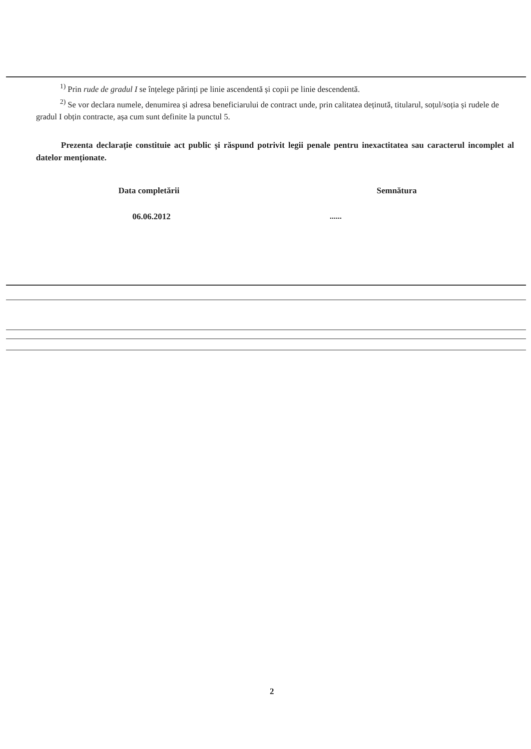<sup>1)</sup> Prin rude de gradul I se înțelege părinți pe linie ascendentă și copii pe linie descendentă.
<sup>2)</sup> Se vor declara numele, denumirea și adresa beneficiarului de contract unde, prin calitatea deținută, titularul, soțul/soția și rudele de gradul I obțin contracte, așa cum sunt definite la punctul 5.
Prezenta declarație constituie act public și răspund potrivit legii penale pentru inexactitatea sau caracterul incomplet al datelor menționate.
Data completării Semnătura
06.06.2012 ......
2